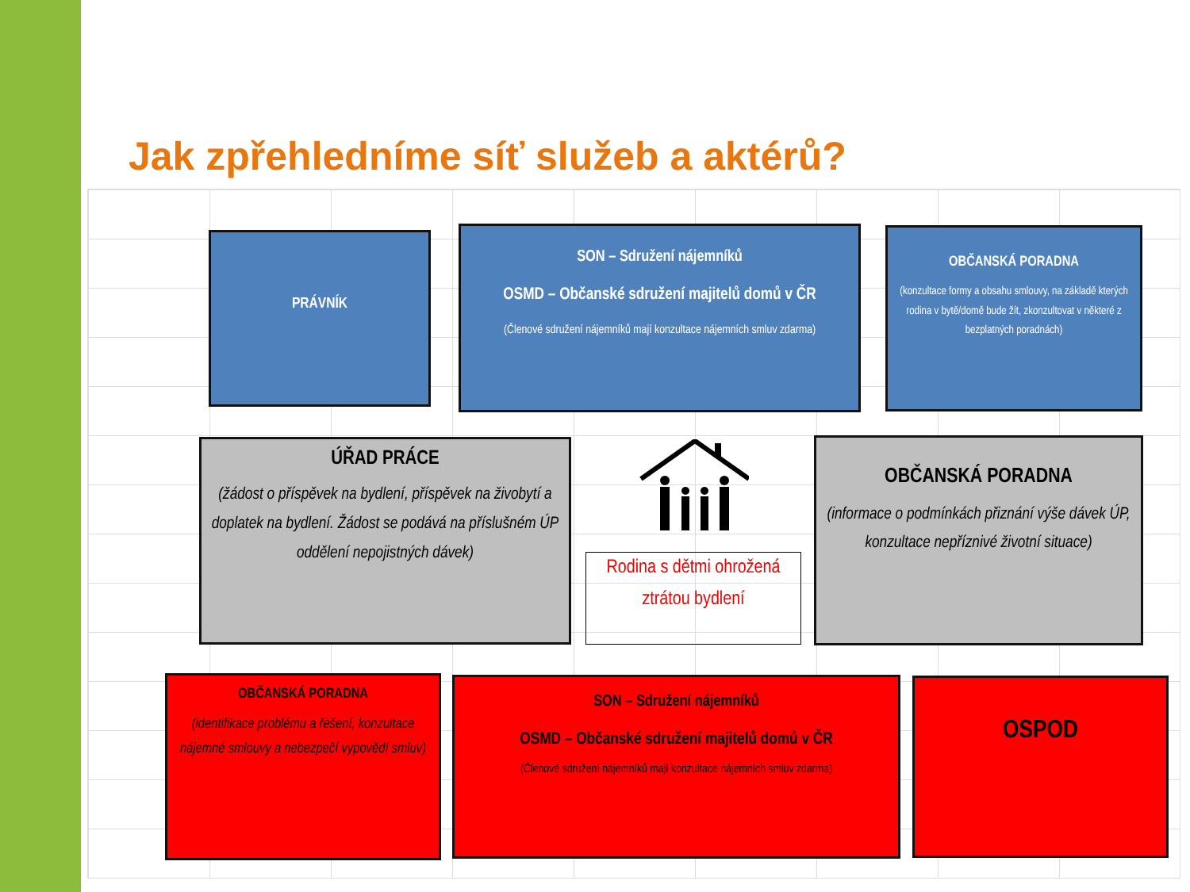Jak zpřehledníme síť služeb a aktérů?
PRÁVNÍK
SON – Sdružení nájemníků
OSMD – Občanské sdružení majitelů domů v ČR
(Členové sdružení nájemníků mají konzultace nájemních smluv zdarma)
OBČANSKÁ PORADNA
(konzultace formy a obsahu smlouvy, na základě kterých rodina v bytě/domě bude žít, zkonzultovat v některé z bezplatných poradnách)
ÚŘAD PRÁCE
(žádost o příspěvek na bydlení, příspěvek na živobytí a doplatek na bydlení. Žádost se podává na příslušném ÚP oddělení nepojistných dávek)
Rodina s dětmi ohrožená ztrátou bydlení
OBČANSKÁ PORADNA
(informace o podmínkách přiznání výše dávek ÚP, konzultace nepříznivé životní situace)
OBČANSKÁ PORADNA
(identifikace problému a řešení, konzultace nájemné smlouvy a nebezpečí vypovědí smluv)
SON – Sdružení nájemníků
OSMD – Občanské sdružení majitelů domů v ČR
(Členové sdružení nájemníků mají konzultace nájemních smluv zdarma)
OSPOD